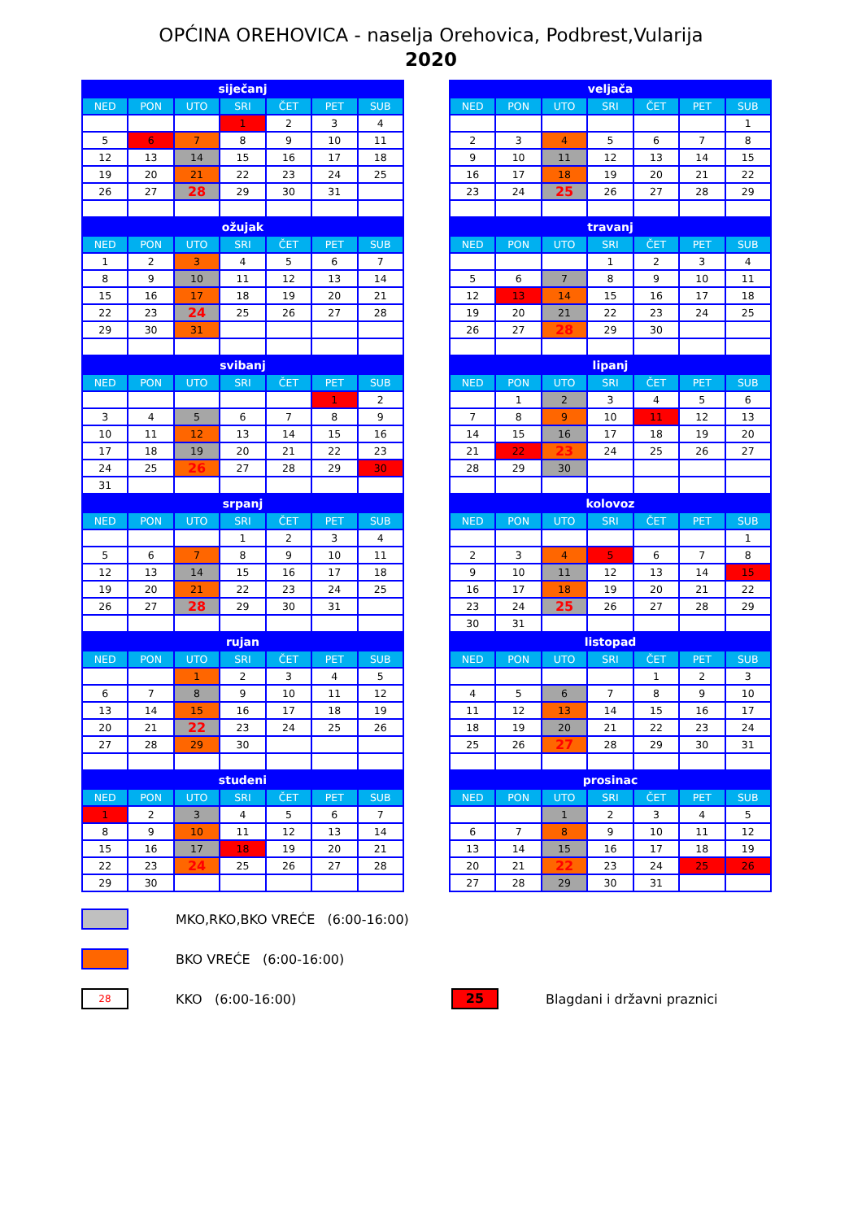OPĆINA OREHOVICA - naselja Orehovica, Podbrest,Vularija
2020
| siječanj | | | | | | |
| --- | --- | --- | --- | --- | --- | --- |
| NED | PON | UTO | SRI | ČET | PET | SUB |
| | | | 1 | 2 | 3 | 4 |
| 5 | 6 | 7 | 8 | 9 | 10 | 11 |
| 12 | 13 | 14 | 15 | 16 | 17 | 18 |
| 19 | 20 | 21 | 22 | 23 | 24 | 25 |
| 26 | 27 | 28 | 29 | 30 | 31 | |
| veljača | | | | | | |
| --- | --- | --- | --- | --- | --- | --- |
| NED | PON | UTO | SRI | ČET | PET | SUB |
| | | | | | | 1 |
| 2 | 3 | 4 | 5 | 6 | 7 | 8 |
| 9 | 10 | 11 | 12 | 13 | 14 | 15 |
| 16 | 17 | 18 | 19 | 20 | 21 | 22 |
| 23 | 24 | 25 | 26 | 27 | 28 | 29 |
| ožujak | | | | | | |
| --- | --- | --- | --- | --- | --- | --- |
| NED | PON | UTO | SRI | ČET | PET | SUB |
| 1 | 2 | 3 | 4 | 5 | 6 | 7 |
| 8 | 9 | 10 | 11 | 12 | 13 | 14 |
| 15 | 16 | 17 | 18 | 19 | 20 | 21 |
| 22 | 23 | 24 | 25 | 26 | 27 | 28 |
| 29 | 30 | 31 | | | | |
| travanj | | | | | | |
| --- | --- | --- | --- | --- | --- | --- |
| NED | PON | UTO | SRI | ČET | PET | SUB |
| | | | 1 | 2 | 3 | 4 |
| 5 | 6 | 7 | 8 | 9 | 10 | 11 |
| 12 | 13 | 14 | 15 | 16 | 17 | 18 |
| 19 | 20 | 21 | 22 | 23 | 24 | 25 |
| 26 | 27 | 28 | 29 | 30 | | |
| svibanj | | | | | | |
| --- | --- | --- | --- | --- | --- | --- |
| NED | PON | UTO | SRI | ČET | PET | SUB |
| | | | | | 1 | 2 |
| 3 | 4 | 5 | 6 | 7 | 8 | 9 |
| 10 | 11 | 12 | 13 | 14 | 15 | 16 |
| 17 | 18 | 19 | 20 | 21 | 22 | 23 |
| 24 | 25 | 26 | 27 | 28 | 29 | 30 |
| 31 | | | | | | |
| lipanj | | | | | | |
| --- | --- | --- | --- | --- | --- | --- |
| NED | PON | UTO | SRI | ČET | PET | SUB |
| | 1 | 2 | 3 | 4 | 5 | 6 |
| 7 | 8 | 9 | 10 | 11 | 12 | 13 |
| 14 | 15 | 16 | 17 | 18 | 19 | 20 |
| 21 | 22 | 23 | 24 | 25 | 26 | 27 |
| 28 | 29 | 30 | | | | |
| srpanj | | | | | | |
| --- | --- | --- | --- | --- | --- | --- |
| NED | PON | UTO | SRI | ČET | PET | SUB |
| | | | 1 | 2 | 3 | 4 |
| 5 | 6 | 7 | 8 | 9 | 10 | 11 |
| 12 | 13 | 14 | 15 | 16 | 17 | 18 |
| 19 | 20 | 21 | 22 | 23 | 24 | 25 |
| 26 | 27 | 28 | 29 | 30 | 31 | |
| kolovoz | | | | | | |
| --- | --- | --- | --- | --- | --- | --- |
| NED | PON | UTO | SRI | ČET | PET | SUB |
| | | | | | | 1 |
| 2 | 3 | 4 | 5 | 6 | 7 | 8 |
| 9 | 10 | 11 | 12 | 13 | 14 | 15 |
| 16 | 17 | 18 | 19 | 20 | 21 | 22 |
| 23 | 24 | 25 | 26 | 27 | 28 | 29 |
| 30 | 31 | | | | | |
| rujan | | | | | | |
| --- | --- | --- | --- | --- | --- | --- |
| NED | PON | UTO | SRI | ČET | PET | SUB |
| | | 1 | 2 | 3 | 4 | 5 |
| 6 | 7 | 8 | 9 | 10 | 11 | 12 |
| 13 | 14 | 15 | 16 | 17 | 18 | 19 |
| 20 | 21 | 22 | 23 | 24 | 25 | 26 |
| 27 | 28 | 29 | 30 | | | |
| listopad | | | | | | |
| --- | --- | --- | --- | --- | --- | --- |
| NED | PON | UTO | SRI | ČET | PET | SUB |
| | | | | 1 | 2 | 3 |
| 4 | 5 | 6 | 7 | 8 | 9 | 10 |
| 11 | 12 | 13 | 14 | 15 | 16 | 17 |
| 18 | 19 | 20 | 21 | 22 | 23 | 24 |
| 25 | 26 | 27 | 28 | 29 | 30 | 31 |
| studeni | | | | | | |
| --- | --- | --- | --- | --- | --- | --- |
| NED | PON | UTO | SRI | ČET | PET | SUB |
| 1 | 2 | 3 | 4 | 5 | 6 | 7 |
| 8 | 9 | 10 | 11 | 12 | 13 | 14 |
| 15 | 16 | 17 | 18 | 19 | 20 | 21 |
| 22 | 23 | 24 | 25 | 26 | 27 | 28 |
| 29 | 30 | | | | | |
| prosinac | | | | | | |
| --- | --- | --- | --- | --- | --- | --- |
| NED | PON | UTO | SRI | ČET | PET | SUB |
| | | 1 | 2 | 3 | 4 | 5 |
| 6 | 7 | 8 | 9 | 10 | 11 | 12 |
| 13 | 14 | 15 | 16 | 17 | 18 | 19 |
| 20 | 21 | 22 | 23 | 24 | 25 | 26 |
| 27 | 28 | 29 | 30 | 31 | | |
MKO,RKO,BKO VREĆE (6:00-16:00)
BKO VREĆE (6:00-16:00)
28
KKO (6:00-16:00)
25
Blagdani i državni praznici